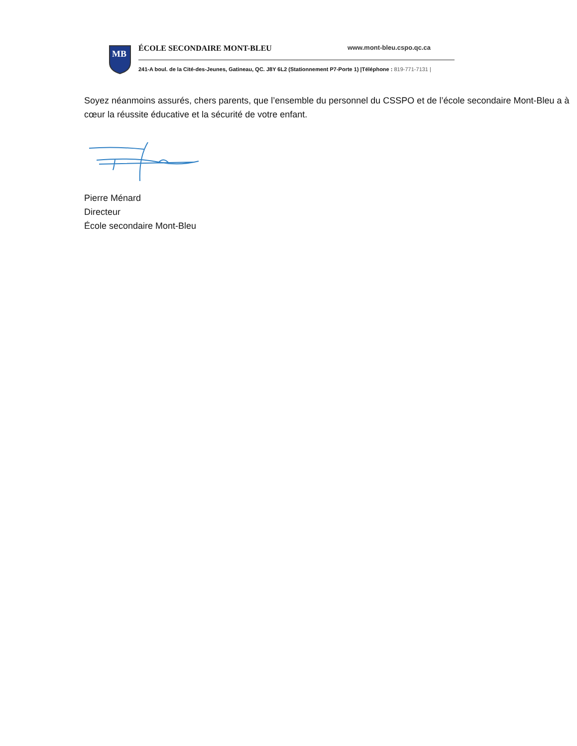MB
ÉCOLE SECONDAIRE MONT-BLEU www.mont-bleu.cspo.qc.ca
241-A boul. de la Cité-des-Jeunes, Gatineau, QC. J8Y 6L2 (Stationnement P7-Porte 1) |Téléphone : 819-771-7131 |
Soyez néanmoins assurés, chers parents, que l’ensemble du personnel du CSSPO et de l’école secondaire Mont-Bleu a à cœur la réussite éducative et la sécurité de votre enfant.
Pierre Ménard
Directeur
École secondaire Mont-Bleu